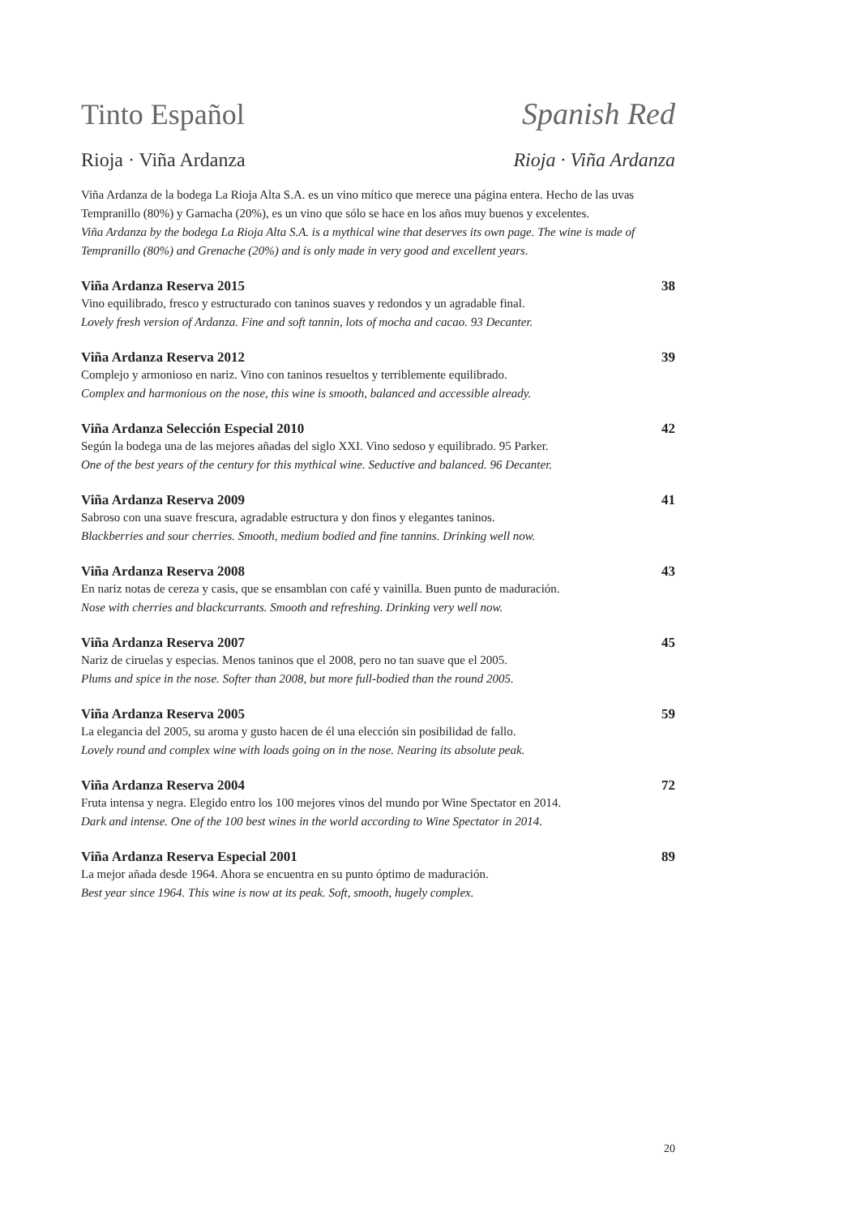Tinto Español Spanish Red
Rioja · Viña Ardanza Rioja · Viña Ardanza
Viña Ardanza de la bodega La Rioja Alta S.A. es un vino mítico que merece una página entera. Hecho de las uvas Tempranillo (80%) y Garnacha (20%), es un vino que sólo se hace en los años muy buenos y excelentes.
Viña Ardanza by the bodega La Rioja Alta S.A. is a mythical wine that deserves its own page. The wine is made of Tempranillo (80%) and Grenache (20%) and is only made in very good and excellent years.
Viña Ardanza Reserva 2015 38
Vino equilibrado, fresco y estructurado con taninos suaves y redondos y un agradable final.
Lovely fresh version of Ardanza. Fine and soft tannin, lots of mocha and cacao. 93 Decanter.
Viña Ardanza Reserva 2012 39
Complejo y armonioso en nariz. Vino con taninos resueltos y terriblemente equilibrado.
Complex and harmonious on the nose, this wine is smooth, balanced and accessible already.
Viña Ardanza Selección Especial 2010 42
Según la bodega una de las mejores añadas del siglo XXI. Vino sedoso y equilibrado. 95 Parker.
One of the best years of the century for this mythical wine. Seductive and balanced. 96 Decanter.
Viña Ardanza Reserva 2009 41
Sabroso con una suave frescura, agradable estructura y don finos y elegantes taninos.
Blackberries and sour cherries. Smooth, medium bodied and fine tannins. Drinking well now.
Viña Ardanza Reserva 2008 43
En nariz notas de cereza y casis, que se ensamblan con café y vainilla. Buen punto de maduración.
Nose with cherries and blackcurrants. Smooth and refreshing. Drinking very well now.
Viña Ardanza Reserva 2007 45
Nariz de ciruelas y especias. Menos taninos que el 2008, pero no tan suave que el 2005.
Plums and spice in the nose. Softer than 2008, but more full-bodied than the round 2005.
Viña Ardanza Reserva 2005 59
La elegancia del 2005, su aroma y gusto hacen de él una elección sin posibilidad de fallo.
Lovely round and complex wine with loads going on in the nose. Nearing its absolute peak.
Viña Ardanza Reserva 2004 72
Fruta intensa y negra. Elegido entro los 100 mejores vinos del mundo por Wine Spectator en 2014.
Dark and intense. One of the 100 best wines in the world according to Wine Spectator in 2014.
Viña Ardanza Reserva Especial 2001 89
La mejor añada desde 1964. Ahora se encuentra en su punto óptimo de maduración.
Best year since 1964. This wine is now at its peak. Soft, smooth, hugely complex.
20